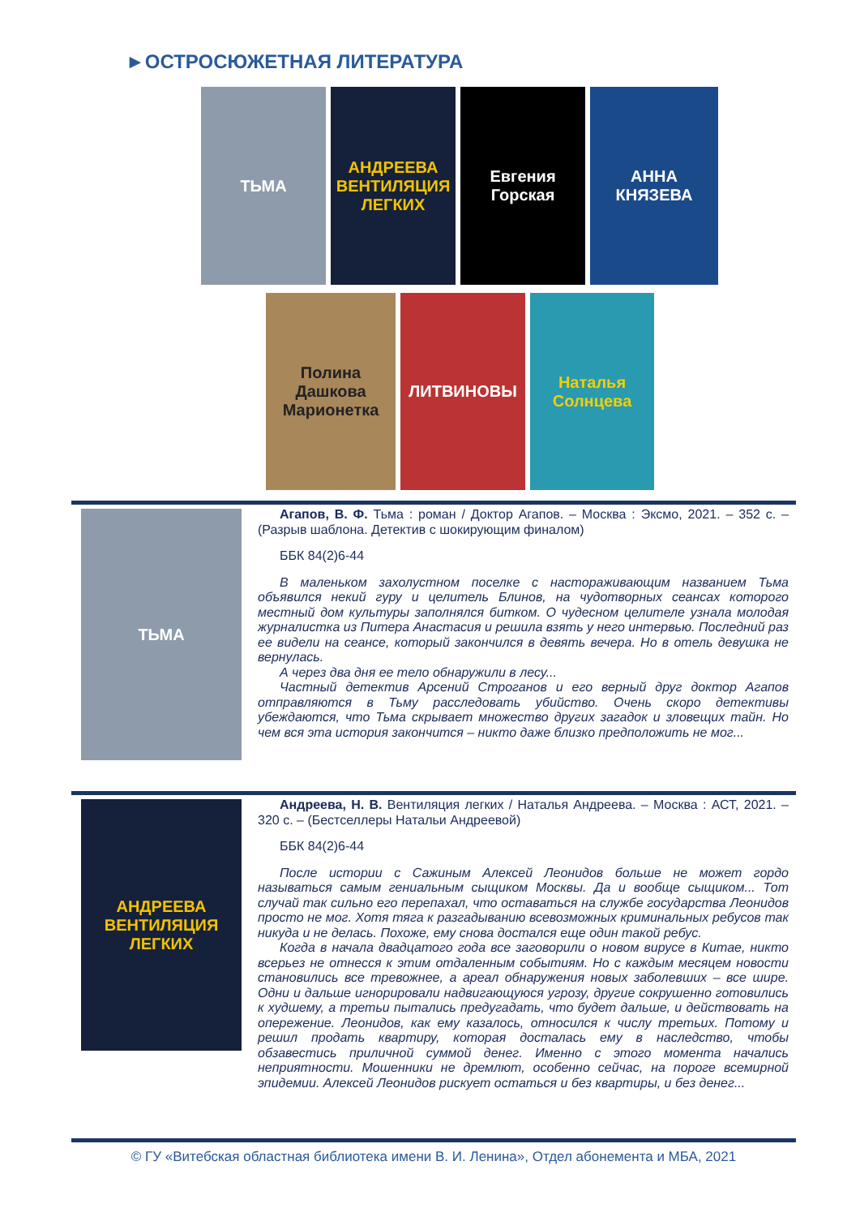►ОСТРОСЮЖЕТНАЯ ЛИТЕРАТУРА
ТЬМА АНДРЕЕВА
ВЕНТИЛЯЦИЯ ЛЕГКИХ
Евгения Горская
АННА КНЯЗЕВА
Полина Дашкова
Марионетка
ЛИТВИНОВЫ Наталья Солнцева
ТЬМА
Агапов, В. Ф. Тьма : роман / Доктор Агапов. – Москва : Эксмо, 2021. – 352 с. – (Разрыв шаблона. Детектив с шокирующим финалом)
ББК 84(2)6-44
В маленьком захолустном поселке с настораживающим названием Тьма объявился некий гуру и целитель Блинов, на чудотворных сеансах которого местный дом культуры заполнялся битком. О чудесном целителе узнала молодая журналистка из Питера Анастасия и решила взять у него интервью. Последний раз ее видели на сеансе, который закончился в девять вечера. Но в отель девушка не вернулась.
А через два дня ее тело обнаружили в лесу...
Частный детектив Арсений Строганов и его верный друг доктор Агапов отправляются в Тьму расследовать убийство. Очень скоро детективы убеждаются, что Тьма скрывает множество других загадок и зловещих тайн. Но чем вся эта история закончится – никто даже близко предположить не мог...
АНДРЕЕВА
ВЕНТИЛЯЦИЯ ЛЕГКИХ
Андреева, Н. В. Вентиляция легких / Наталья Андреева. – Москва : АСТ, 2021. – 320 с. – (Бестселлеры Натальи Андреевой)
ББК 84(2)6-44
После истории с Сажиным Алексей Леонидов больше не может гордо называться самым гениальным сыщиком Москвы. Да и вообще сыщиком... Тот случай так сильно его перепахал, что оставаться на службе государства Леонидов просто не мог. Хотя тяга к разгадыванию всевозможных криминальных ребусов так никуда и не делась. Похоже, ему снова достался еще один такой ребус.
Когда в начала двадцатого года все заговорили о новом вирусе в Китае, никто всерьез не отнесся к этим отдаленным событиям. Но с каждым месяцем новости становились все тревожнее, а ареал обнаружения новых заболевших – все шире. Одни и дальше игнорировали надвигающуюся угрозу, другие сокрушенно готовились к худшему, а третьи пытались предугадать, что будет дальше, и действовать на опережение. Леонидов, как ему казалось, относился к числу третьих. Потому и решил продать квартиру, которая досталась ему в наследство, чтобы обзавестись приличной суммой денег. Именно с этого момента начались неприятности. Мошенники не дремлют, особенно сейчас, на пороге всемирной эпидемии. Алексей Леонидов рискует остаться и без квартиры, и без денег...
© ГУ «Витебская областная библиотека имени В. И. Ленина», Отдел абонемента и МБА, 2021